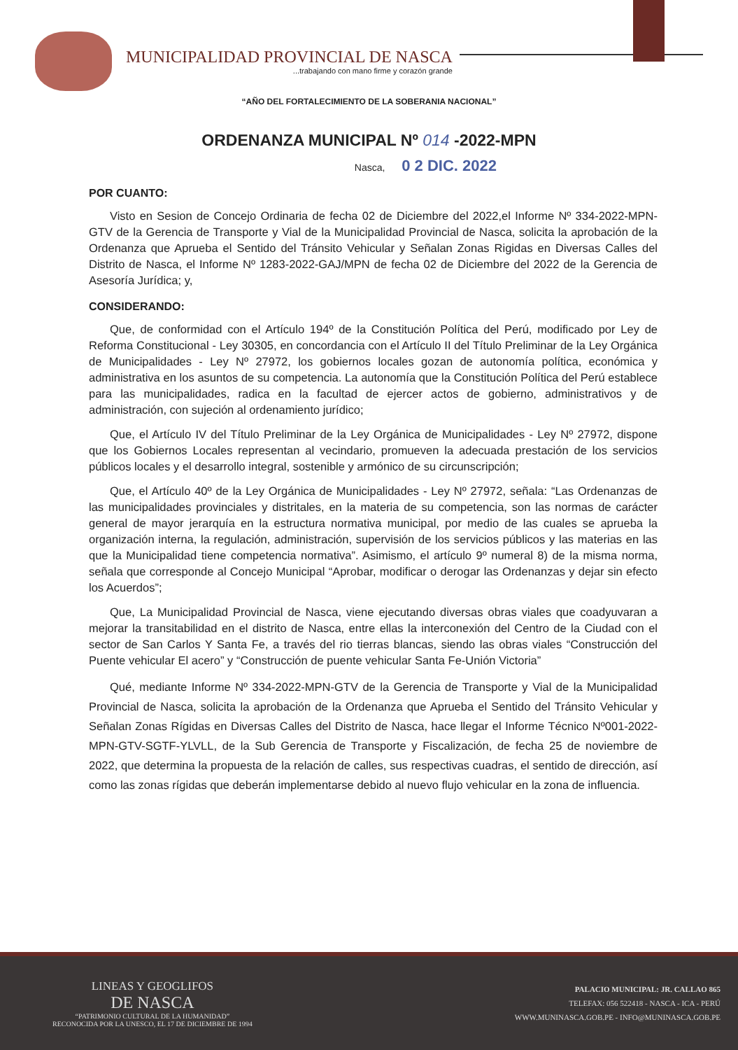MUNICIPALIDAD PROVINCIAL DE NASCA
...trabajando con mano firme y corazón grande
“AÑO DEL FORTALECIMIENTO DE LA SOBERANIA NACIONAL”
ORDENANZA MUNICIPAL Nº 014 -2022-MPN
Nasca, 0 2 DIC. 2022
POR CUANTO:
Visto en Sesion de Concejo Ordinaria de fecha 02 de Diciembre del 2022,el Informe Nº 334-2022-MPN-GTV de la Gerencia de Transporte y Vial de la Municipalidad Provincial de Nasca, solicita la aprobación de la Ordenanza que Aprueba el Sentido del Tránsito Vehicular y Señalan Zonas Rigidas en Diversas Calles del Distrito de Nasca, el Informe Nº 1283-2022-GAJ/MPN de fecha 02 de Diciembre del 2022 de la Gerencia de Asesoría Jurídica; y,
CONSIDERANDO:
Que, de conformidad con el Artículo 194º de la Constitución Política del Perú, modificado por Ley de Reforma Constitucional - Ley 30305, en concordancia con el Artículo II del Título Preliminar de la Ley Orgánica de Municipalidades - Ley Nº 27972, los gobiernos locales gozan de autonomía política, económica y administrativa en los asuntos de su competencia. La autonomía que la Constitución Política del Perú establece para las municipalidades, radica en la facultad de ejercer actos de gobierno, administrativos y de administración, con sujeción al ordenamiento jurídico;
Que, el Artículo IV del Título Preliminar de la Ley Orgánica de Municipalidades - Ley Nº 27972, dispone que los Gobiernos Locales representan al vecindario, promueven la adecuada prestación de los servicios públicos locales y el desarrollo integral, sostenible y armónico de su circunscripción;
Que, el Artículo 40º de la Ley Orgánica de Municipalidades - Ley Nº 27972, señala: “Las Ordenanzas de las municipalidades provinciales y distritales, en la materia de su competencia, son las normas de carácter general de mayor jerarquía en la estructura normativa municipal, por medio de las cuales se aprueba la organización interna, la regulación, administración, supervisión de los servicios públicos y las materias en las que la Municipalidad tiene competencia normativa”. Asimismo, el artículo 9º numeral 8) de la misma norma, señala que corresponde al Concejo Municipal “Aprobar, modificar o derogar las Ordenanzas y dejar sin efecto los Acuerdos”;
Que, La Municipalidad Provincial de Nasca, viene ejecutando diversas obras viales que coadyuvaran a mejorar la transitabilidad en el distrito de Nasca, entre ellas la interconexión del Centro de la Ciudad con el sector de San Carlos Y Santa Fe, a través del rio tierras blancas, siendo las obras viales “Construcción del Puente vehicular El acero” y “Construcción de puente vehicular Santa Fe-Unión Victoria”
Qué, mediante Informe Nº 334-2022-MPN-GTV de la Gerencia de Transporte y Vial de la Municipalidad Provincial de Nasca, solicita la aprobación de la Ordenanza que Aprueba el Sentido del Tránsito Vehicular y Señalan Zonas Rígidas en Diversas Calles del Distrito de Nasca, hace llegar el Informe Técnico Nº001-2022-MPN-GTV-SGTF-YLVLL, de la Sub Gerencia de Transporte y Fiscalización, de fecha 25 de noviembre de 2022, que determina la propuesta de la relación de calles, sus respectivas cuadras, el sentido de dirección, así como las zonas rígidas que deberán implementarse debido al nuevo flujo vehicular en la zona de influencia.
LINEAS Y GEOGLIFOS
DE NASCA
“PATRIMONIO CULTURAL DE LA HUMANIDAD”
RECONOCIDA POR LA UNESCO, EL 17 DE DICIEMBRE DE 1994
PALACIO MUNICIPAL: JR. CALLAO 865
TELEFAX: 056 522418 - NASCA - ICA - PERÚ
WWW.MUNINASCA.GOB.PE - INFO@MUNINASCA.GOB.PE